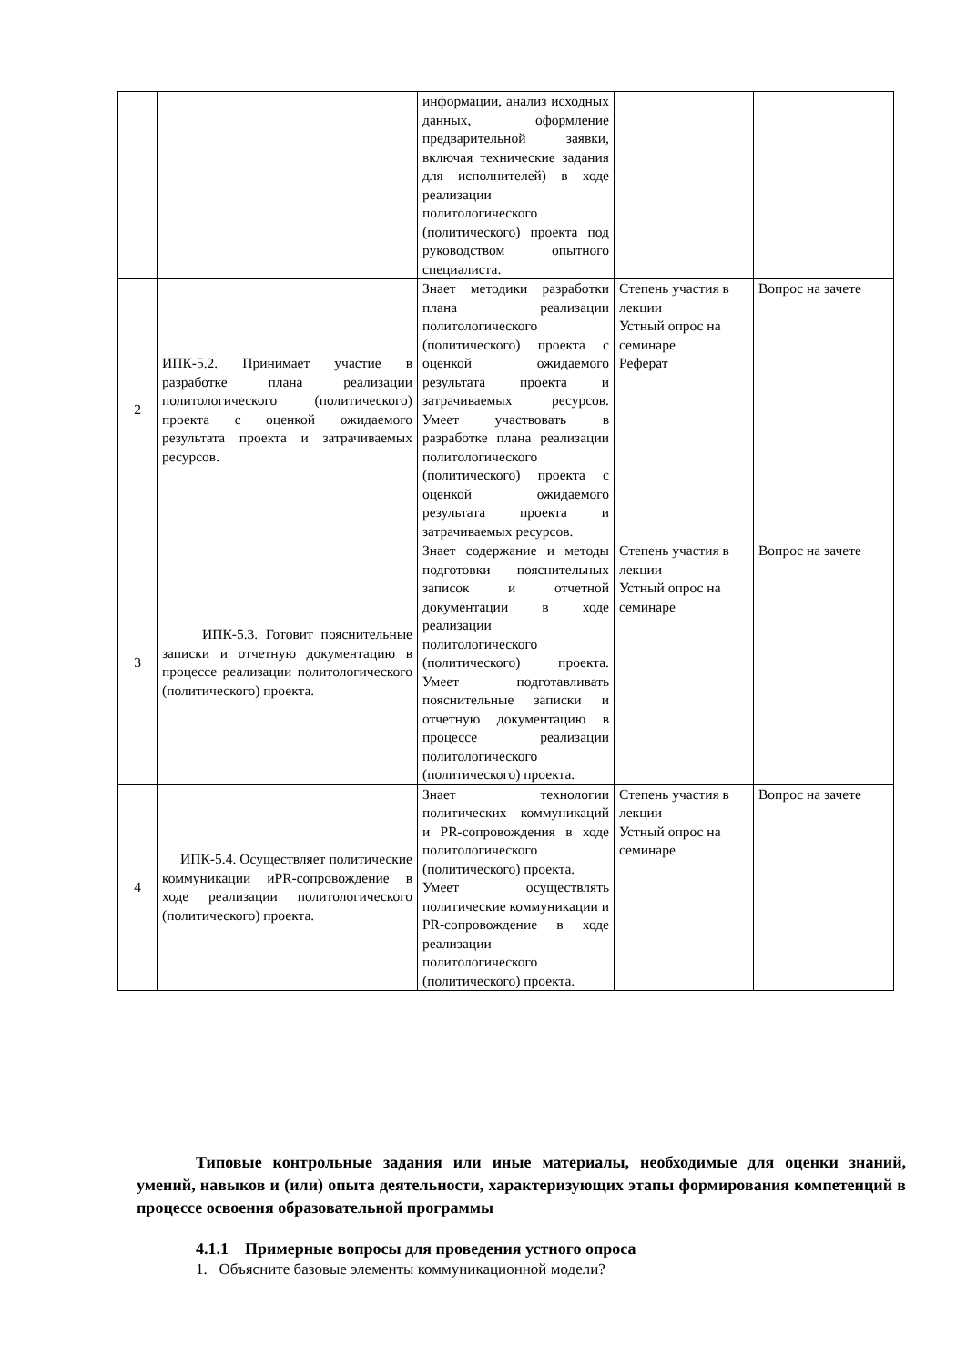| | | информации, анализ исходных данных, оформление предварительной заявки, включая технические задания для исполнителей) в ходе реализации политологического (политического) проекта под руководством опытного специалиста. | | |
| 2 | ИПК-5.2. Принимает участие в разработке плана реализации политологического (политического) проекта с оценкой ожидаемого результата проекта и затрачиваемых ресурсов. | Знает методики разработки плана реализации политологического (политического) проекта с оценкой ожидаемого результата проекта и затрачиваемых ресурсов. Умеет участвовать в разработке плана реализации политологического (политического) проекта с оценкой ожидаемого результата проекта и затрачиваемых ресурсов. | Степень участия в лекции Устный опрос на семинаре Реферат | Вопрос на зачете |
| 3 | ИПК-5.3. Готовит пояснительные записки и отчетную документацию в процессе реализации политологического (политического) проекта. | Знает содержание и методы подготовки пояснительных записок и отчетной документации в ходе реализации политологического (политического) проекта. Умеет подготавливать пояснительные записки и отчетную документацию в процессе реализации политологического (политического) проекта. | Степень участия в лекции Устный опрос на семинаре | Вопрос на зачете |
| 4 | ИПК-5.4. Осуществляет политические коммуникации иPR-сопровождение в ходе реализации политологического (политического) проекта. | Знает технологии политических коммуникаций и PR-сопровождения в ходе политологического (политического) проекта. Умеет осуществлять политические коммуникации и PR-сопровождение в ходе реализации политологического (политического) проекта. | Степень участия в лекции Устный опрос на семинаре | Вопрос на зачете |
Типовые контрольные задания или иные материалы, необходимые для оценки знаний, умений, навыков и (или) опыта деятельности, характеризующих этапы формирования компетенций в процессе освоения образовательной программы
4.1.1 Примерные вопросы для проведения устного опроса
1. Объясните базовые элементы коммуникационной модели?